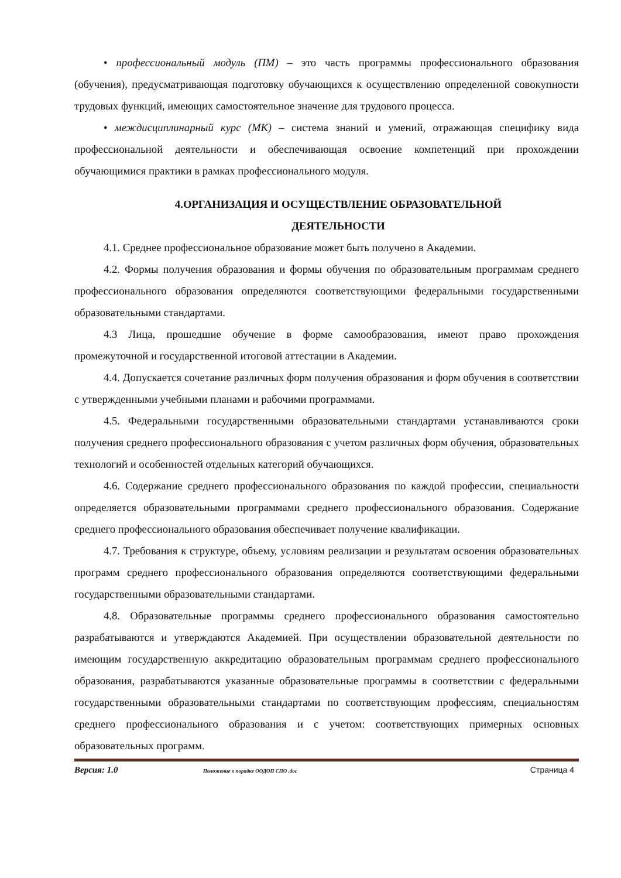• профессиональный модуль (ПМ) – это часть программы профессионального образования (обучения), предусматривающая подготовку обучающихся к осуществлению определенной совокупности трудовых функций, имеющих самостоятельное значение для трудового процесса.
• междисциплинарный курс (МК) – система знаний и умений, отражающая специфику вида профессиональной деятельности и обеспечивающая освоение компетенций при прохождении обучающимися практики в рамках профессионального модуля.
4.ОРГАНИЗАЦИЯ И ОСУЩЕСТВЛЕНИЕ ОБРАЗОВАТЕЛЬНОЙ
ДЕЯТЕЛЬНОСТИ
4.1. Среднее профессиональное образование может быть получено в Академии.
4.2. Формы получения образования и формы обучения по образовательным программам среднего профессионального образования определяются соответствующими федеральными государственными образовательными стандартами.
4.3 Лица, прошедшие обучение в форме самообразования, имеют право прохождения промежуточной и государственной итоговой аттестации в Академии.
4.4. Допускается сочетание различных форм получения образования и форм обучения в соответствии с утвержденными учебными планами и рабочими программами.
4.5. Федеральными государственными образовательными стандартами устанавливаются сроки получения среднего профессионального образования с учетом различных форм обучения, образовательных технологий и особенностей отдельных категорий обучающихся.
4.6. Содержание среднего профессионального образования по каждой профессии, специальности определяется образовательными программами среднего профессионального образования. Содержание среднего профессионального образования обеспечивает получение квалификации.
4.7. Требования к структуре, объему, условиям реализации и результатам освоения образовательных программ среднего профессионального образования определяются соответствующими федеральными государственными образовательными стандартами.
4.8. Образовательные программы среднего профессионального образования самостоятельно разрабатываются и утверждаются Академией. При осуществлении образовательной деятельности по имеющим государственную аккредитацию образовательным программам среднего профессионального образования, разрабатываются указанные образовательные программы в соответствии с федеральными государственными образовательными стандартами по соответствующим профессиям, специальностям среднего профессионального образования и с учетом: соответствующих примерных основных образовательных программ.
Версия: 1.0 Положение о порядке ООДОП СПО .doc Страница 4